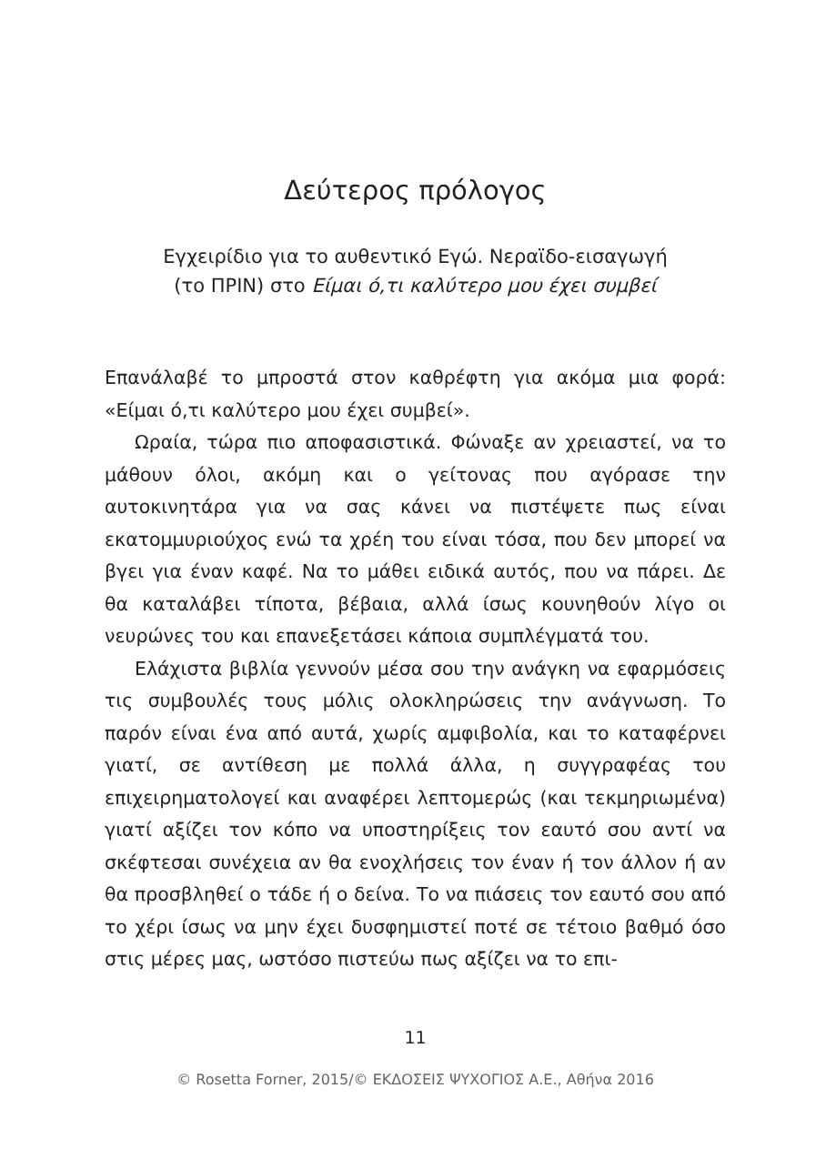Δεύτερος πρόλογος
Εγχειρίδιο για το αυθεντικό Εγώ. Νεραϊδο-εισαγωγή
(το ΠΡΙΝ) στο Είμαι ό,τι καλύτερο μου έχει συμβεί
Επανάλαβέ το μπροστά στον καθρέφτη για ακόμα μια φορά: «Είμαι ό,τι καλύτερο μου έχει συμβεί».
Ωραία, τώρα πιο αποφασιστικά. Φώναξε αν χρειαστεί, να το μάθουν όλοι, ακόμη και ο γείτονας που αγόρασε την αυτοκινητάρα για να σας κάνει να πιστέψετε πως εί­ναι εκατομμυριούχος ενώ τα χρέη του είναι τόσα, που δεν μπορεί να βγει για έναν καφέ. Να το μάθει ειδικά αυτός, που να πάρει. Δε θα καταλάβει τίποτα, βέβαια, αλλά ίσως κουνηθούν λίγο οι νευρώνες του και επανεξετάσει κάποια συμπλέγματά του.
Ελάχιστα βιβλία γεννούν μέσα σου την ανάγκη να εφαρμόσεις τις συμβουλές τους μόλις ολοκληρώσεις την ανάγνωση. Το παρόν είναι ένα από αυτά, χωρίς αμφιβο­λία, και το καταφέρνει γιατί, σε αντίθεση με πολλά άλλα, η συγγραφέας του επιχειρηματολογεί και αναφέρει λε­πτομερώς (και τεκμηριωμένα) γιατί αξίζει τον κόπο να υποστηρίξεις τον εαυτό σου αντί να σκέφτεσαι συνέχεια αν θα ενοχλήσεις τον έναν ή τον άλλον ή αν θα προσβλη­θεί ο τάδε ή ο δείνα. Το να πιάσεις τον εαυτό σου από το χέρι ίσως να μην έχει δυσφημιστεί ποτέ σε τέτοιο βαθμό όσο στις μέρες μας, ωστόσο πιστεύω πως αξίζει να το επι-
11
© Rosetta Forner, 2015/© ΕΚΔΟΣΕΙΣ ΨΥΧΟΓΙΟΣ Α.Ε., Αθήνα 2016